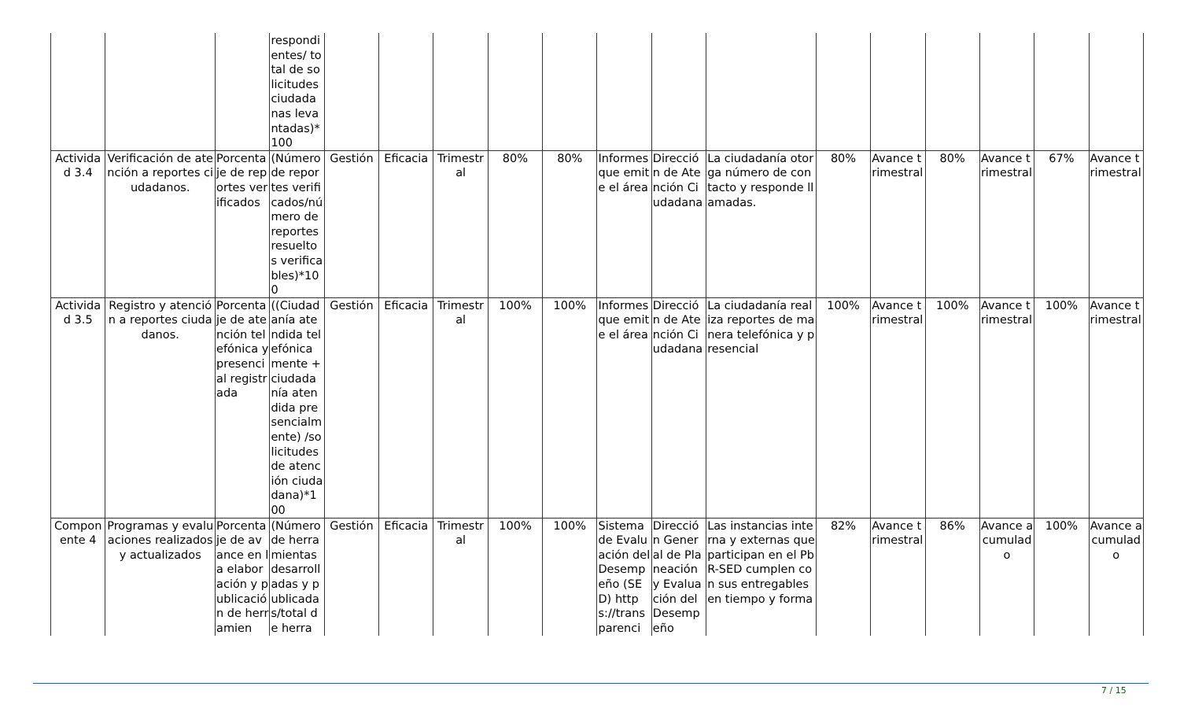| | | | respondientes/ total de solicitudes ciudadanas levantadas)*100 | | | | | | | | | | | | | | |
| Actividad 3.4 | Verificación de atención a reportes ciudadanos. | Porcentaje de reportes verificados | (Número de reportes verificados/número de reportes resueltos verificables)*100 | Gestión | Eficacia | Trimestral | 80% | 80% | Informes que emite el área | Dirección de Atención Ciudadana | La ciudadanía otorga número de contacto y responde llamadas. | 80% | Avance trimestral | 80% | Avance trimestral | 67% | Avance trimestral |
| Actividad 3.5 | Registro y atención a reportes ciudadanos. | Porcentaje de atención telefónica y presencial registrada | ((Ciudadanía atendida telefónicamente + ciudadanía atendida presencialmente) /solicitudes de atención ciudadana)*100 | Gestión | Eficacia | Trimestral | 100% | 100% | Informes que emite el área | Dirección de Atención Ciudadana | La ciudadanía realiza reportes de manera telefónica y presencial | 100% | Avance trimestral | 100% | Avance trimestral | 100% | Avance trimestral |
| Componente 4 | Programas y evaluaciones realizados y actualizados | Porcentaje de avance en la elaboración y publicación de herramien | (Número de herramientas desarrolladas y publicadas/total de herra | Gestión | Eficacia | Trimestral | 100% | 100% | Sistema de Evaluación del Desempeño (SED) https://transparenci | Dirección General de Planeación y Evaluación del Desempeño | Las instancias interna y externas que participan en el PbR-SED cumplen con sus entregables en tiempo y forma | 82% | Avance trimestral | 86% | Avance acumulado | 100% | Avance acumulado |
7 / 15